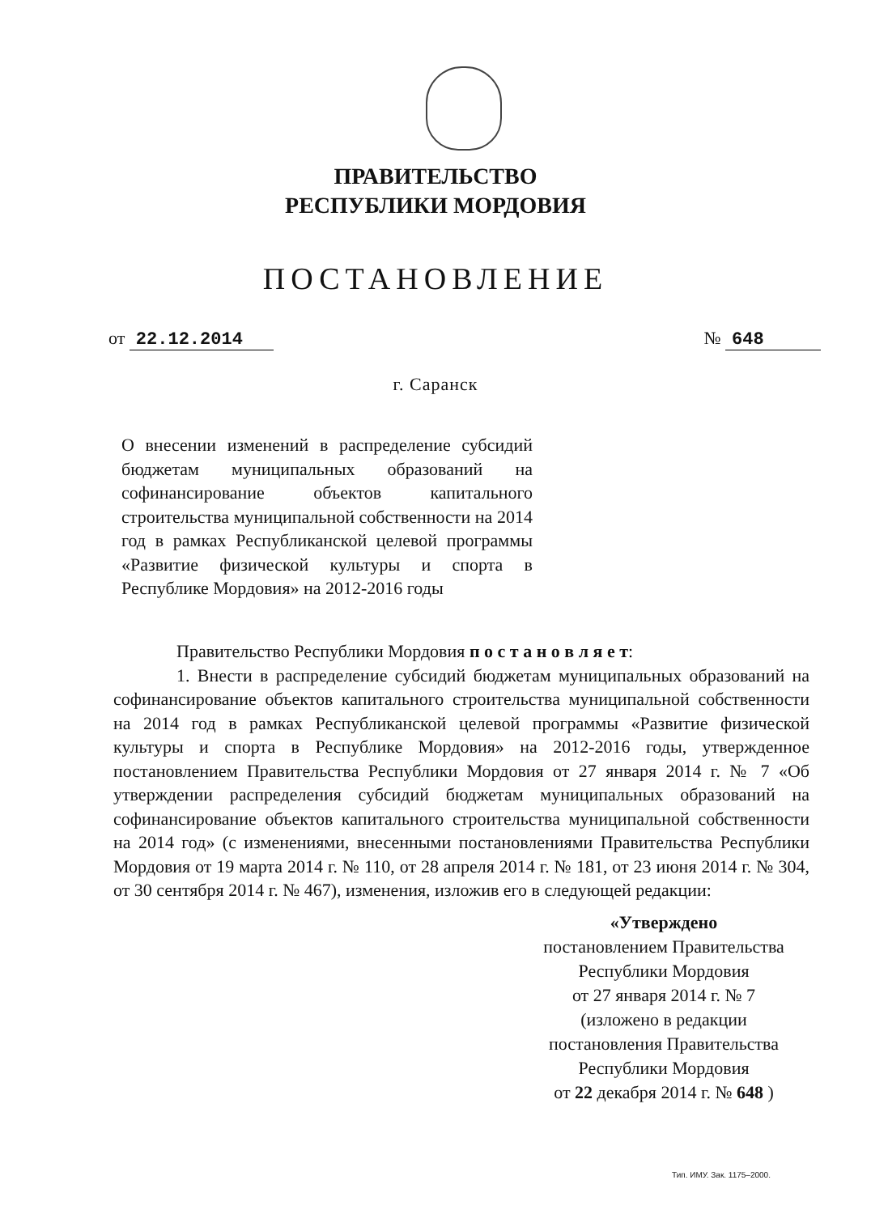ПРАВИТЕЛЬСТВО
РЕСПУБЛИКИ МОРДОВИЯ
ПОСТАНОВЛЕНИЕ
от 22.12.2014 № 648
г. Саранск
О внесении изменений в распределение субсидий бюджетам муниципальных образований на софинансирование объектов капитального строительства муниципальной собственности на 2014 год в рамках Республиканской целевой программы «Развитие физической культуры и спорта в Республике Мордовия» на 2012-2016 годы
Правительство Республики Мордовия п о с т а н о в л я е т:
1. Внести в распределение субсидий бюджетам муниципальных образований на софинансирование объектов капитального строительства муниципальной собственности на 2014 год в рамках Республиканской целевой программы «Развитие физической культуры и спорта в Республике Мордовия» на 2012-2016 годы, утвержденное постановлением Правительства Республики Мордовия от 27 января 2014 г. № 7 «Об утверждении распределения субсидий бюджетам муниципальных образований на софинансирование объектов капитального строительства муниципальной собственности на 2014 год» (с изменениями, внесенными постановлениями Правительства Республики Мордовия от 19 марта 2014 г. № 110, от 28 апреля 2014 г. № 181, от 23 июня 2014 г. № 304, от 30 сентября 2014 г. № 467), изменения, изложив его в следующей редакции:
«Утверждено
постановлением Правительства
Республики Мордовия
от 27 января 2014 г. № 7
(изложено в редакции
постановления Правительства
Республики Мордовия
от 22 декабря 2014 г. № 648 )
Тип. ИМУ. Зак. 1175–2000.